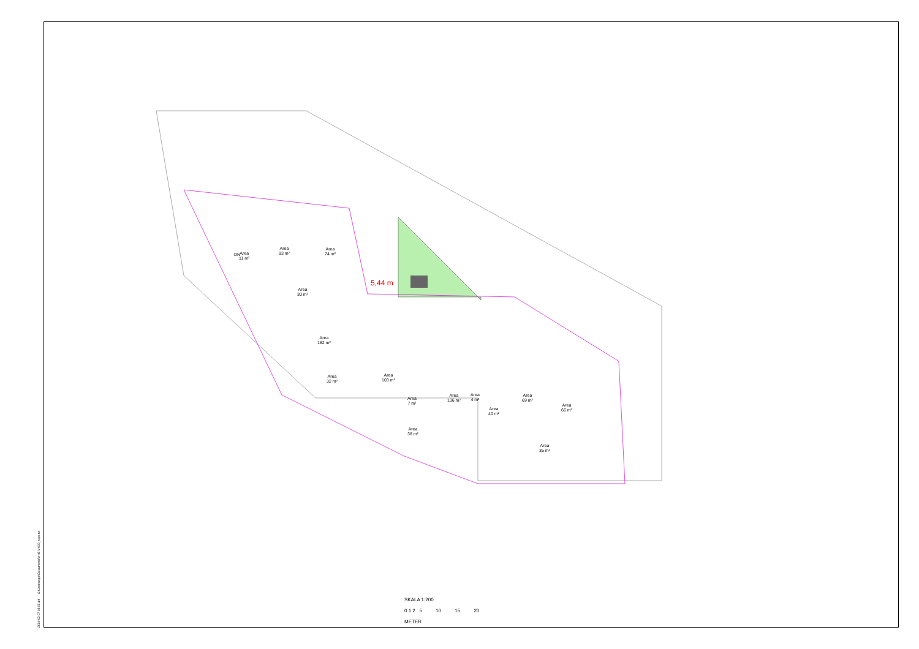Area
11 m²
Area
93 m²
Area
74 m²
Area
30 m²
Area
182 m²
Area
32 m²
Area
103 m²
Area
7 m²
Area
136 m²
Area
4 m²
Area
40 m²
Area
69 m²
Area
66 m²
Area
38 m²
Area
35 m²
DN
5,44 m
SKALA 1:200
0 1 2 5 10 15 20
METER
2014-03-07 06:55:14 C:\Users\rope\Documents\A-40 V-000_rope.rvt